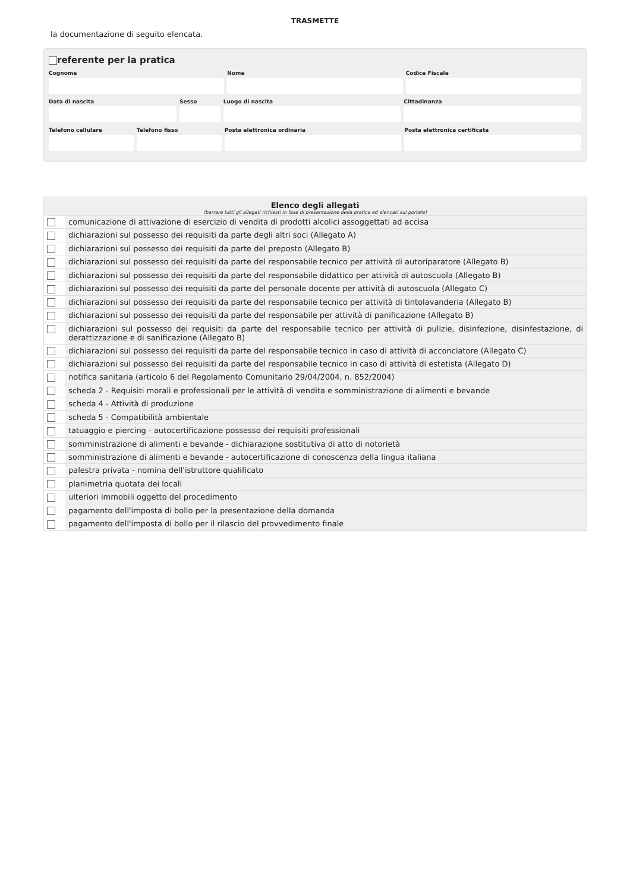TRASMETTE
la documentazione di seguito elencata.
referente per la pratica
Cognome Nome Codice Fiscale
Data di nascita Sesso Luogo di nascita Cittadinanza
Telefono cellulare Telefono fisso Posta elettronica ordinaria Posta elettronica certificata
| Elenco degli allegati (barrare tutti gli allegati richiesti in fase di presentazione della pratica ed elencati sul portale) | |
| --- | --- |
| | comunicazione di attivazione di esercizio di vendita di prodotti alcolici assoggettati ad accisa |
| | dichiarazioni sul possesso dei requisiti da parte degli altri soci (Allegato A) |
| | dichiarazioni sul possesso dei requisiti da parte del preposto (Allegato B) |
| | dichiarazioni sul possesso dei requisiti da parte del responsabile tecnico per attività di autoriparatore (Allegato B) |
| | dichiarazioni sul possesso dei requisiti da parte del responsabile didattico per attività di autoscuola (Allegato B) |
| | dichiarazioni sul possesso dei requisiti da parte del personale docente per attività di autoscuola (Allegato C) |
| | dichiarazioni sul possesso dei requisiti da parte del responsabile tecnico per attività di tintolavanderia (Allegato B) |
| | dichiarazioni sul possesso dei requisiti da parte del responsabile per attività di panificazione (Allegato B) |
| | dichiarazioni sul possesso dei requisiti da parte del responsabile tecnico per attività di pulizie, disinfezione, disinfestazione, di derattizzazione e di sanificazione (Allegato B) |
| | dichiarazioni sul possesso dei requisiti da parte del responsabile tecnico in caso di attività di acconciatore (Allegato C) |
| | dichiarazioni sul possesso dei requisiti da parte del responsabile tecnico in caso di attività di estetista (Allegato D) |
| | notifica sanitaria (articolo 6 del Regolamento Comunitario 29/04/2004, n. 852/2004) |
| | scheda 2 - Requisiti morali e professionali per le attività di vendita e somministrazione di alimenti e bevande |
| | scheda 4 - Attività di produzione |
| | scheda 5 - Compatibilità ambientale |
| | tatuaggio e piercing - autocertificazione possesso dei requisiti professionali |
| | somministrazione di alimenti e bevande - dichiarazione sostitutiva di atto di notorietà |
| | somministrazione di alimenti e bevande - autocertificazione di conoscenza della lingua italiana |
| | palestra privata - nomina dell'istruttore qualificato |
| | planimetria quotata dei locali |
| | ulteriori immobili oggetto del procedimento |
| | pagamento dell'imposta di bollo per la presentazione della domanda |
| | pagamento dell'imposta di bollo per il rilascio del provvedimento finale |